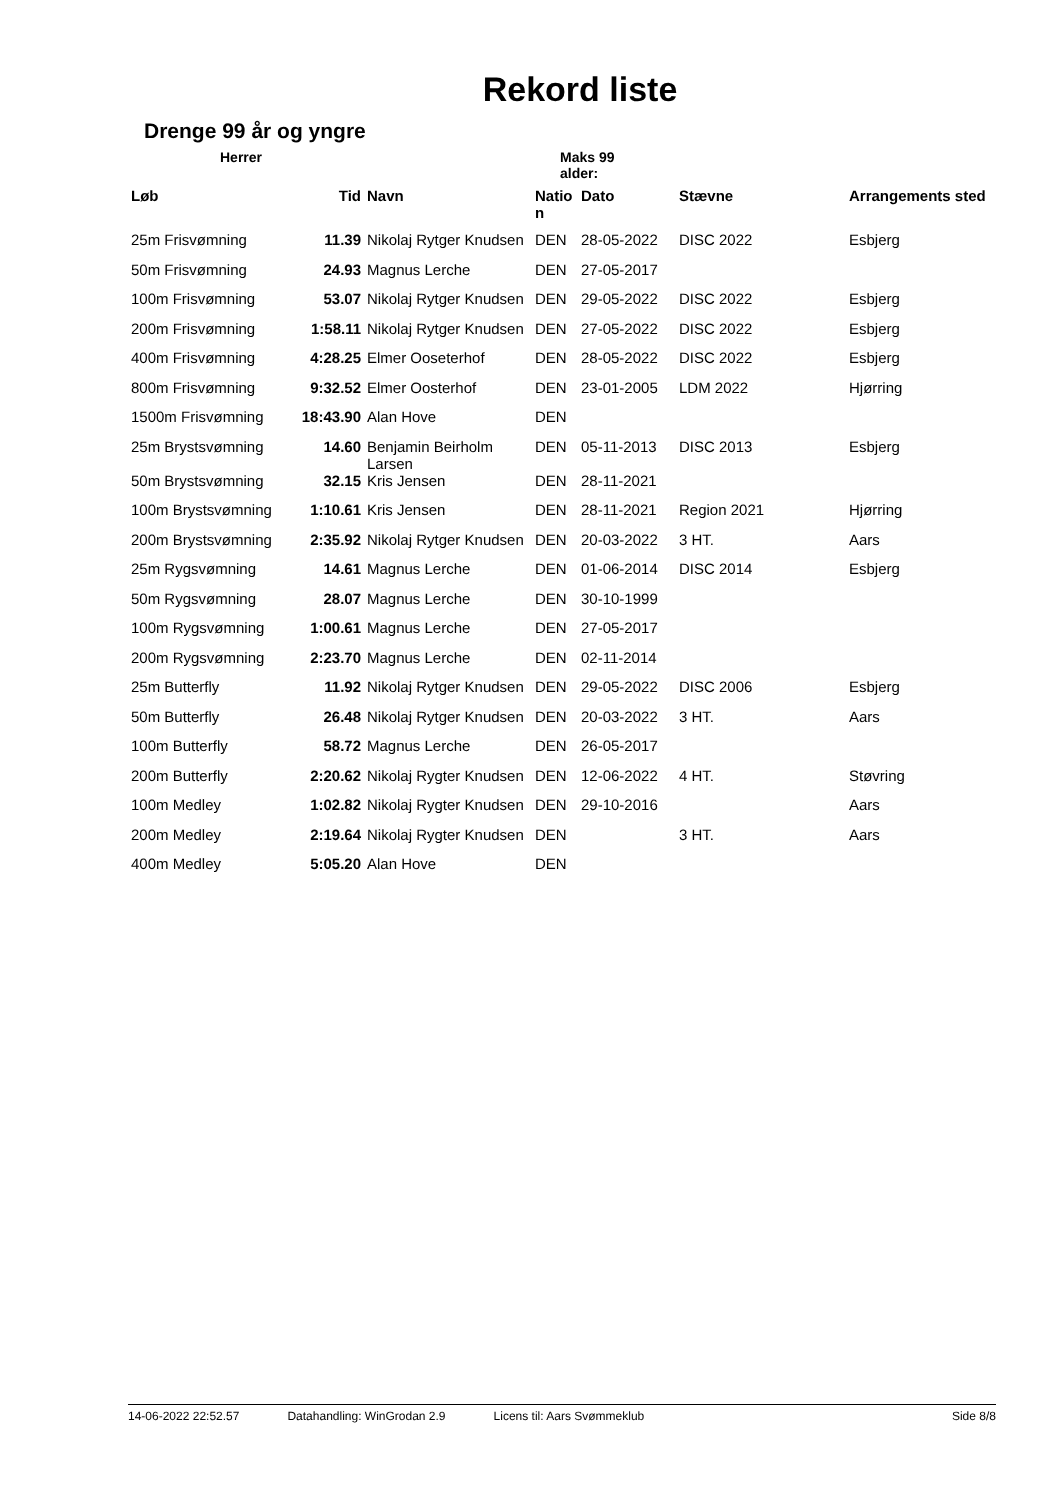Rekord liste
Drenge 99 år og yngre
Herrer Maks 99 alder:
| Løb | Tid | Navn | Natio n | Dato | Stævne | Arrangements sted |
| --- | --- | --- | --- | --- | --- | --- |
| 25m Frisvømning | 11.39 | Nikolaj Rytger Knudsen | DEN | 28-05-2022 | DISC 2022 | Esbjerg |
| 50m Frisvømning | 24.93 | Magnus Lerche | DEN | 27-05-2017 | | |
| 100m Frisvømning | 53.07 | Nikolaj Rytger Knudsen | DEN | 29-05-2022 | DISC 2022 | Esbjerg |
| 200m Frisvømning | 1:58.11 | Nikolaj Rytger Knudsen | DEN | 27-05-2022 | DISC 2022 | Esbjerg |
| 400m Frisvømning | 4:28.25 | Elmer Ooseterhof | DEN | 28-05-2022 | DISC 2022 | Esbjerg |
| 800m Frisvømning | 9:32.52 | Elmer Oosterhof | DEN | 23-01-2005 | LDM 2022 | Hjørring |
| 1500m Frisvømning | 18:43.90 | Alan Hove | DEN | | | |
| 25m Brystsvømning | 14.60 | Benjamin Beirholm Larsen | DEN | 05-11-2013 | DISC 2013 | Esbjerg |
| 50m Brystsvømning | 32.15 | Kris Jensen | DEN | 28-11-2021 | | |
| 100m Brystsvømning | 1:10.61 | Kris Jensen | DEN | 28-11-2021 | Region 2021 | Hjørring |
| 200m Brystsvømning | 2:35.92 | Nikolaj Rytger Knudsen | DEN | 20-03-2022 | 3 HT. | Aars |
| 25m Rygsvømning | 14.61 | Magnus Lerche | DEN | 01-06-2014 | DISC 2014 | Esbjerg |
| 50m Rygsvømning | 28.07 | Magnus Lerche | DEN | 30-10-1999 | | |
| 100m Rygsvømning | 1:00.61 | Magnus Lerche | DEN | 27-05-2017 | | |
| 200m Rygsvømning | 2:23.70 | Magnus Lerche | DEN | 02-11-2014 | | |
| 25m Butterfly | 11.92 | Nikolaj Rytger Knudsen | DEN | 29-05-2022 | DISC 2006 | Esbjerg |
| 50m Butterfly | 26.48 | Nikolaj Rytger Knudsen | DEN | 20-03-2022 | 3 HT. | Aars |
| 100m Butterfly | 58.72 | Magnus Lerche | DEN | 26-05-2017 | | |
| 200m Butterfly | 2:20.62 | Nikolaj Rygter Knudsen | DEN | 12-06-2022 | 4 HT. | Støvring |
| 100m Medley | 1:02.82 | Nikolaj Rygter Knudsen | DEN | 29-10-2016 | | Aars |
| 200m Medley | 2:19.64 | Nikolaj Rygter Knudsen | DEN | | 3 HT. | Aars |
| 400m Medley | 5:05.20 | Alan Hove | DEN | | | |
14-06-2022 22:52.57 Datahandling: WinGrodan 2.9 Licens til: Aars Svømmeklub Side 8/8